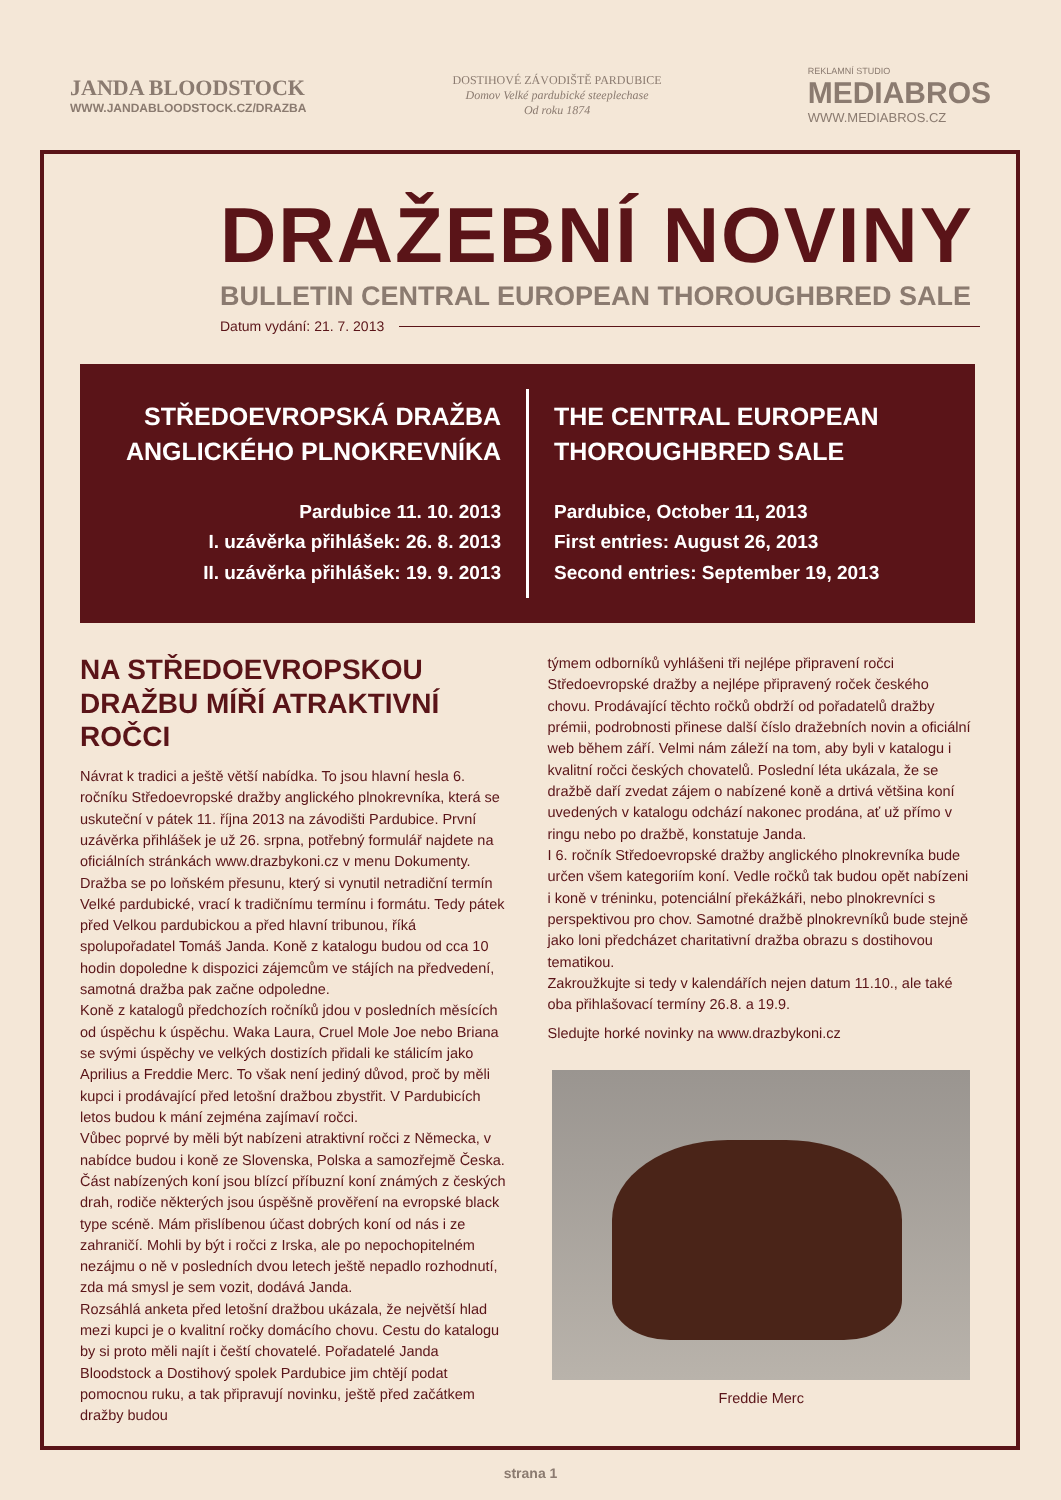JANDA BLOODSTOCK
WWW.JANDABLOODSTOCK.CZ/DRAZBA
DOSTIHOVÉ ZÁVODIŠTĚ PARDUBICE
Domov Velké pardubické steeplechase
Od roku 1874
REKLAMNÍ STUDIO
MEDIABROS
WWW.MEDIABROS.CZ
DRAŽEBNÍ NOVINY
BULLETIN CENTRAL EUROPEAN THOROUGHBRED SALE
Datum vydání: 21. 7. 2013
STŘEDOEVROPSKÁ DRAŽBA
ANGLICKÉHO PLNOKREVNÍKA
Pardubice 11. 10. 2013
I. uzávěrka přihlášek: 26. 8. 2013
II. uzávěrka přihlášek: 19. 9. 2013
THE CENTRAL EUROPEAN
THOROUGHBRED SALE
Pardubice, October 11, 2013
First entries: August 26, 2013
Second entries: September 19, 2013
NA STŘEDOEVROPSKOU DRAŽBU MÍŘÍ ATRAKTIVNÍ ROČCI
Návrat k tradici a ještě větší nabídka. To jsou hlavní hesla 6. ročníku Středoevropské dražby anglického plnokrevníka, která se uskuteční v pátek 11. října 2013 na závodišti Pardubice. První uzávěrka přihlášek je už 26. srpna, potřebný formulář najdete na oficiálních stránkách www.drazbykoni.cz v menu Dokumenty.
Dražba se po loňském přesunu, který si vynutil netradiční termín Velké pardubické, vrací k tradičnímu termínu i formátu. Tedy pátek před Velkou pardubickou a před hlavní tribunou, říká spolupořadatel Tomáš Janda. Koně z katalogu budou od cca 10 hodin dopoledne k dispozici zájemcům ve stájích na předvedení, samotná dražba pak začne odpoledne.
Koně z katalogů předchozích ročníků jdou v posledních měsících od úspěchu k úspěchu. Waka Laura, Cruel Mole Joe nebo Briana se svými úspěchy ve velkých dostizích přidali ke stálicím jako Aprilius a Freddie Merc. To však není jediný důvod, proč by měli kupci i prodávající před letošní dražbou zbystřit. V Pardubicích letos budou k mání zejména zajímaví ročci.
Vůbec poprvé by měli být nabízeni atraktivní ročci z Německa, v nabídce budou i koně ze Slovenska, Polska a samozřejmě Česka. Část nabízených koní jsou blízcí příbuzní koní známých z českých drah, rodiče některých jsou úspěšně prověření na evropské black type scéně. Mám přislíbenou účast dobrých koní od nás i ze zahraničí. Mohli by být i ročci z Irska, ale po nepochopitelném nezájmu o ně v posledních dvou letech ještě nepadlo rozhodnutí, zda má smysl je sem vozit, dodává Janda.
Rozsáhlá anketa před letošní dražbou ukázala, že největší hlad mezi kupci je o kvalitní ročky domácího chovu. Cestu do katalogu by si proto měli najít i čeští chovatelé. Pořadatelé Janda Bloodstock a Dostihový spolek Pardubice jim chtějí podat pomocnou ruku, a tak připravují novinku, ještě před začátkem dražby budou
týmem odborníků vyhlášeni tři nejlépe připravení ročci Středoevropské dražby a nejlépe připravený roček českého chovu. Prodávající těchto ročků obdrží od pořadatelů dražby prémii, podrobnosti přinese další číslo dražebních novin a oficiální web během září. Velmi nám záleží na tom, aby byli v katalogu i kvalitní ročci českých chovatelů. Poslední léta ukázala, že se dražbě daří zvedat zájem o nabízené koně a drtivá většina koní uvedených v katalogu odchází nakonec prodána, ať už přímo v ringu nebo po dražbě, konstatuje Janda.
I 6. ročník Středoevropské dražby anglického plnokrevníka bude určen všem kategoriím koní. Vedle ročků tak budou opět nabízeni i koně v tréninku, potenciální překážkáři, nebo plnokrevníci s perspektivou pro chov. Samotné dražbě plnokrevníků bude stejně jako loni předcházet charitativní dražba obrazu s dostihovou tematikou.
Zakroužkujte si tedy v kalendářích nejen datum 11.10., ale také oba přihlašovací termíny 26.8. a 19.9.
Sledujte horké novinky na www.drazbykoni.cz
Freddie Merc
strana 1